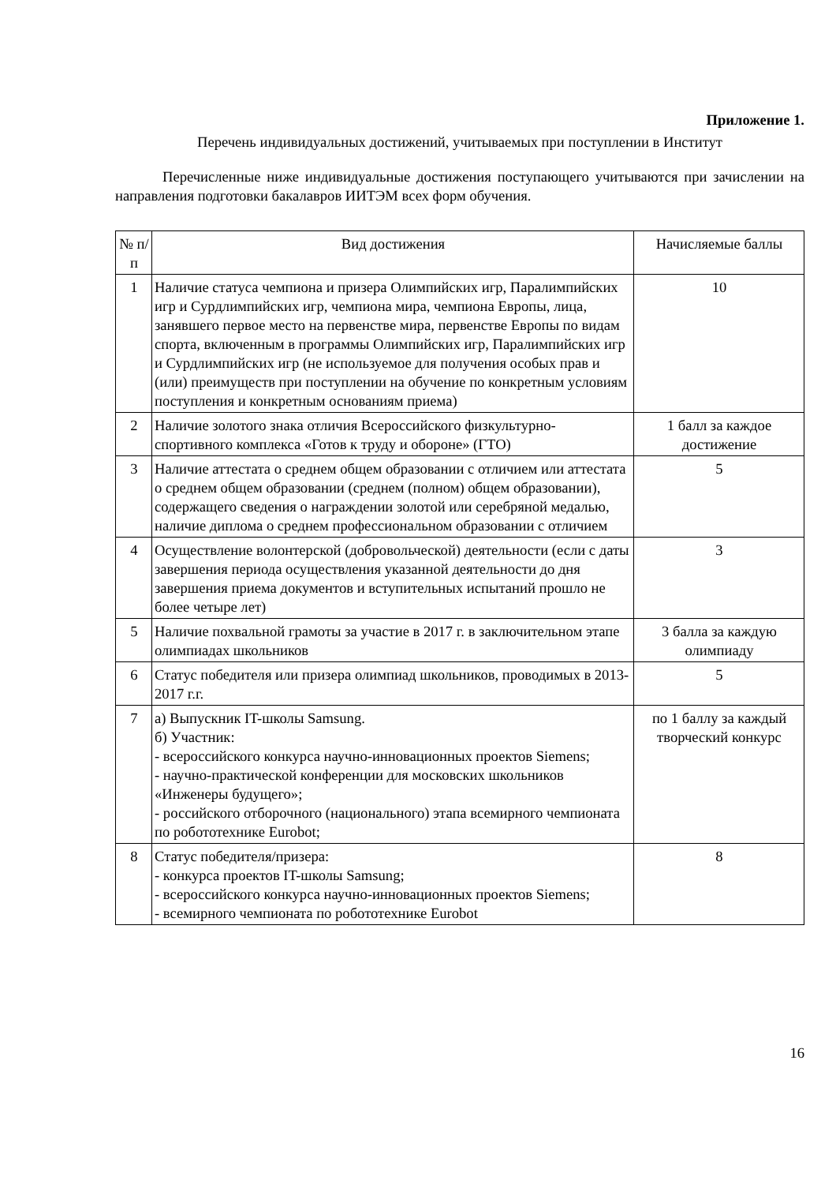Приложение 1.
Перечень индивидуальных достижений, учитываемых при поступлении в Институт
Перечисленные ниже индивидуальные достижения поступающего учитываются при зачислении на направления подготовки бакалавров ИИТЭМ всех форм обучения.
| № п/п | Вид достижения | Начисляемые баллы |
| --- | --- | --- |
| 1 | Наличие статуса чемпиона и призера Олимпийских игр, Паралимпийских игр и Сурдлимпийских игр, чемпиона мира, чемпиона Европы, лица, занявшего первое место на первенстве мира, первенстве Европы по видам спорта, включенным в программы Олимпийских игр, Паралимпийских игр и Сурдлимпийских игр (не используемое для получения особых прав и (или) преимуществ при поступлении на обучение по конкретным условиям поступления и конкретным основаниям приема) | 10 |
| 2 | Наличие золотого знака отличия Всероссийского физкультурно-спортивного комплекса «Готов к труду и обороне» (ГТО) | 1 балл за каждое достижение |
| 3 | Наличие аттестата о среднем общем образовании с отличием или аттестата о среднем общем образовании (среднем (полном) общем образовании), содержащего сведения о награждении золотой или серебряной медалью, наличие диплома о среднем профессиональном образовании с отличием | 5 |
| 4 | Осуществление волонтерской (добровольческой) деятельности (если с даты завершения периода осуществления указанной деятельности до дня завершения приема документов и вступительных испытаний прошло не более четыре лет) | 3 |
| 5 | Наличие похвальной грамоты за участие в 2017 г. в заключительном этапе олимпиадах школьников | 3 балла за каждую олимпиаду |
| 6 | Статус победителя или призера олимпиад школьников, проводимых в 2013-2017 г.г. | 5 |
| 7 | а) Выпускник IT-школы Samsung. б) Участник: - всероссийского конкурса научно-инновационных проектов Siemens; - научно-практической конференции для московских школьников «Инженеры будущего»; - российского отборочного (национального) этапа всемирного чемпионата по робототехнике Eurobot; | по 1 баллу за каждый творческий конкурс |
| 8 | Статус победителя/призера: - конкурса проектов IT-школы Samsung; - всероссийского конкурса научно-инновационных проектов Siemens; - всемирного чемпионата по робототехнике Eurobot | 8 |
16